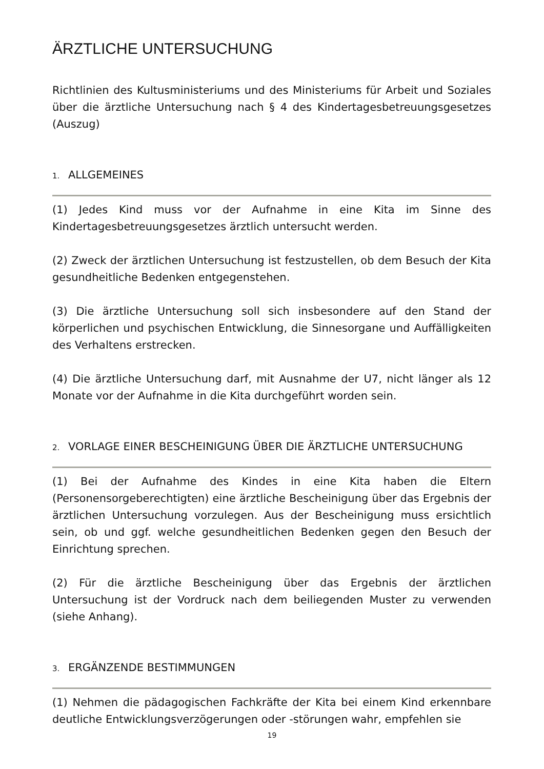ÄRZTLICHE UNTERSUCHUNG
Richtlinien des Kultusministeriums und des Ministeriums für Arbeit und Soziales über die ärztliche Untersuchung nach § 4 des Kindertagesbetreuungsgesetzes (Auszug)
1. ALLGEMEINES
(1) Jedes Kind muss vor der Aufnahme in eine Kita im Sinne des Kindertagesbetreuungsgesetzes ärztlich untersucht werden.
(2) Zweck der ärztlichen Untersuchung ist festzustellen, ob dem Besuch der Kita gesundheitliche Bedenken entgegenstehen.
(3) Die ärztliche Untersuchung soll sich insbesondere auf den Stand der körperlichen und psychischen Entwicklung, die Sinnesorgane und Auffälligkeiten des Verhaltens erstrecken.
(4) Die ärztliche Untersuchung darf, mit Ausnahme der U7, nicht länger als 12 Monate vor der Aufnahme in die Kita durchgeführt worden sein.
2. VORLAGE EINER BESCHEINIGUNG ÜBER DIE ÄRZTLICHE UNTERSUCHUNG
(1) Bei der Aufnahme des Kindes in eine Kita haben die Eltern (Personensorgeberechtigten) eine ärztliche Bescheinigung über das Ergebnis der ärztlichen Untersuchung vorzulegen. Aus der Bescheinigung muss ersichtlich sein, ob und ggf. welche gesundheitlichen Bedenken gegen den Besuch der Einrichtung sprechen.
(2) Für die ärztliche Bescheinigung über das Ergebnis der ärztlichen Untersuchung ist der Vordruck nach dem beiliegenden Muster zu verwenden (siehe Anhang).
3. ERGÄNZENDE BESTIMMUNGEN
(1) Nehmen die pädagogischen Fachkräfte der Kita bei einem Kind erkennbare deutliche Entwicklungsverzögerungen oder -störungen wahr, empfehlen sie
19